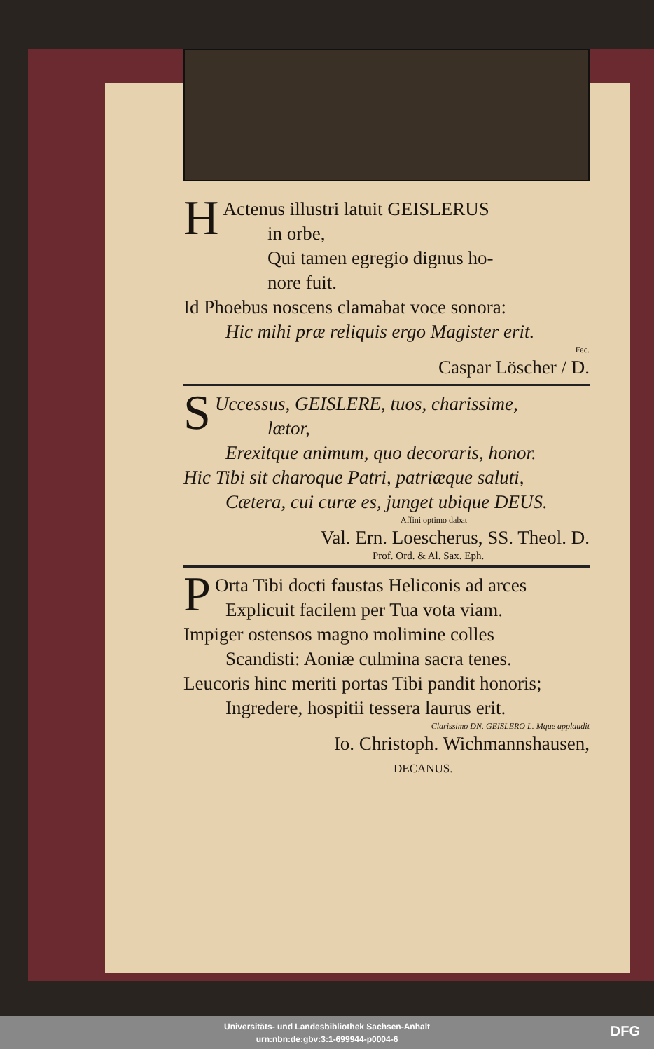HActenus illustri latuit GEISLERUS
in orbe,
Qui tamen egregio dignus ho-
nore fuit.
Id Phoebus noscens clamabat voce sonora:
Hic mihi præ reliquis ergo Magister erit.
Fec.
Caspar Löscher / D.
SUccessus, GEISLERE, tuos, charissime,
lætor,
Erexitque animum, quo decoraris, honor.
Hic Tibi sit charoque Patri, patriæque saluti,
Cætera, cui curæ es, junget ubique DEUS.
Affini optimo dabat
Val. Ern. Loescherus, SS. Theol. D.
Prof. Ord. & Al. Sax. Eph.
POrta Tibi docti faustas Heliconis ad arces
Explicuit facilem per Tua vota viam.
Impiger ostensos magno molimine colles
Scandisti: Aoniæ culmina sacra tenes.
Leucoris hinc meriti portas Tibi pandit honoris;
Ingredere, hospitii tessera laurus erit.
Clarissimo DN. GEISLERO L. Mque applaudit
Io. Christoph. Wichmannshausen,
DECANUS.
Universitäts- und Landesbibliothek Sachsen-Anhalt
urn:nbn:de:gbv:3:1-699944-p0004-6
DFG